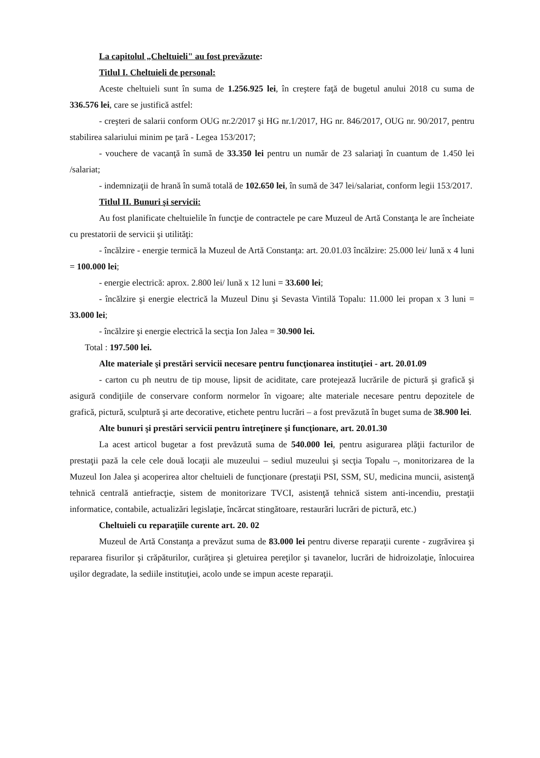La capitolul „Cheltuieli" au fost prevăzute:
Titlul I. Cheltuieli de personal:
Aceste cheltuieli sunt în suma de 1.256.925 lei, în creştere faţă de bugetul anului 2018 cu suma de 336.576 lei, care se justifică astfel:
- creşteri de salarii conform OUG nr.2/2017 şi HG nr.1/2017, HG nr. 846/2017, OUG nr. 90/2017, pentru stabilirea salariului minim pe ţară - Legea 153/2017;
- vouchere de vacanţă în sumă de 33.350 lei pentru un număr de 23 salariaţi în cuantum de 1.450 lei /salariat;
- indemnizaţii de hrană în sumă totală de 102.650 lei, în sumă de 347 lei/salariat, conform legii 153/2017.
Titlul II. Bunuri şi servicii:
Au fost planificate cheltuielile în funcţie de contractele pe care Muzeul de Artă Constanţa le are încheiate cu prestatorii de servicii şi utilităţi:
- încălzire - energie termică la Muzeul de Artă Constanţa: art. 20.01.03 încălzire: 25.000 lei/ lună x 4 luni = 100.000 lei;
- energie electrică: aprox. 2.800 lei/ lună x 12 luni = 33.600 lei;
- încălzire şi energie electrică la Muzeul Dinu şi Sevasta Vintilă Topalu: 11.000 lei propan x 3 luni = 33.000 lei;
- încălzire şi energie electrică la secţia Ion Jalea = 30.900 lei.
Total : 197.500 lei.
Alte materiale şi prestări servicii necesare pentru funcţionarea instituţiei - art. 20.01.09
- carton cu ph neutru de tip mouse, lipsit de aciditate, care protejează lucrările de pictură şi grafică şi asigură condiţiile de conservare conform normelor în vigoare; alte materiale necesare pentru depozitele de grafică, pictură, sculptură şi arte decorative, etichete pentru lucrări – a fost prevăzută în buget suma de 38.900 lei.
Alte bunuri şi prestări servicii pentru întreţinere şi funcţionare, art. 20.01.30
La acest articol bugetar a fost prevăzută suma de 540.000 lei, pentru asigurarea plăţii facturilor de prestaţii pază la cele cele două locaţii ale muzeului – sediul muzeului şi secţia Topalu –, monitorizarea de la Muzeul Ion Jalea şi acoperirea altor cheltuieli de funcţionare (prestaţii PSI, SSM, SU, medicina muncii, asistenţă tehnică centrală antiefracţie, sistem de monitorizare TVCI, asistenţă tehnică sistem anti-incendiu, prestaţii informatice, contabile, actualizări legislaţie, încărcat stingătoare, restaurări lucrări de pictură, etc.)
Cheltuieli cu reparaţiile curente art. 20. 02
Muzeul de Artă Constanţa a prevăzut suma de 83.000 lei pentru diverse reparaţii curente - zugrăvirea şi repararea fisurilor şi crăpăturilor, curăţirea şi gletuirea pereţilor şi tavanelor, lucrări de hidroizolaţie, înlocuirea uşilor degradate, la sediile instituţiei, acolo unde se impun aceste reparaţii.